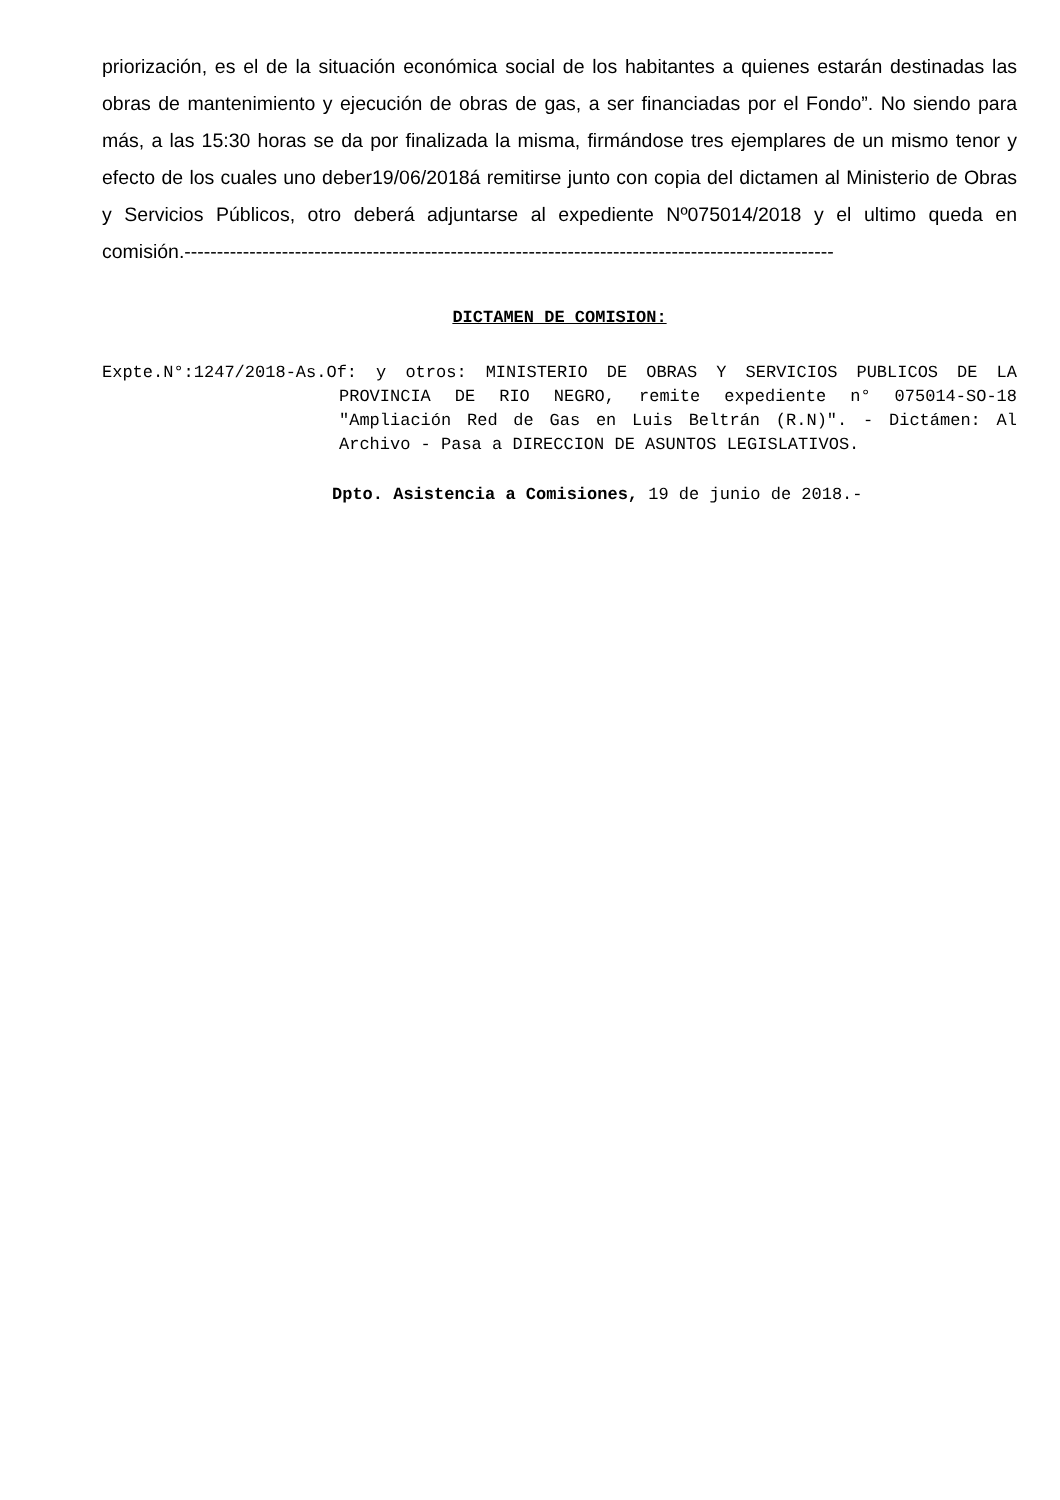priorización, es el de la situación económica social de los habitantes a quienes estarán destinadas las obras de mantenimiento y ejecución de obras de gas, a ser financiadas por el Fondo”. No siendo para más, a las 15:30 horas se da por finalizada la misma, firmándose tres ejemplares de un mismo tenor y efecto de los cuales uno deber19/06/2018á remitirse junto con copia del dictamen al Ministerio de Obras y Servicios Públicos, otro deberá adjuntarse al expediente Nº075014/2018 y el ultimo queda en comisión.----------------------------------------------------------------------------------------------------
DICTAMEN DE COMISION:
Expte.N°:1247/2018-As.Of: y otros: MINISTERIO DE OBRAS Y SERVICIOS PUBLICOS DE LA PROVINCIA DE RIO NEGRO, remite expediente n° 075014-SO-18 "Ampliación Red de Gas en Luis Beltrán (R.N)". - Dictámen: Al Archivo - Pasa a DIRECCION DE ASUNTOS LEGISLATIVOS.
Dpto. Asistencia a Comisiones, 19 de junio de 2018.-